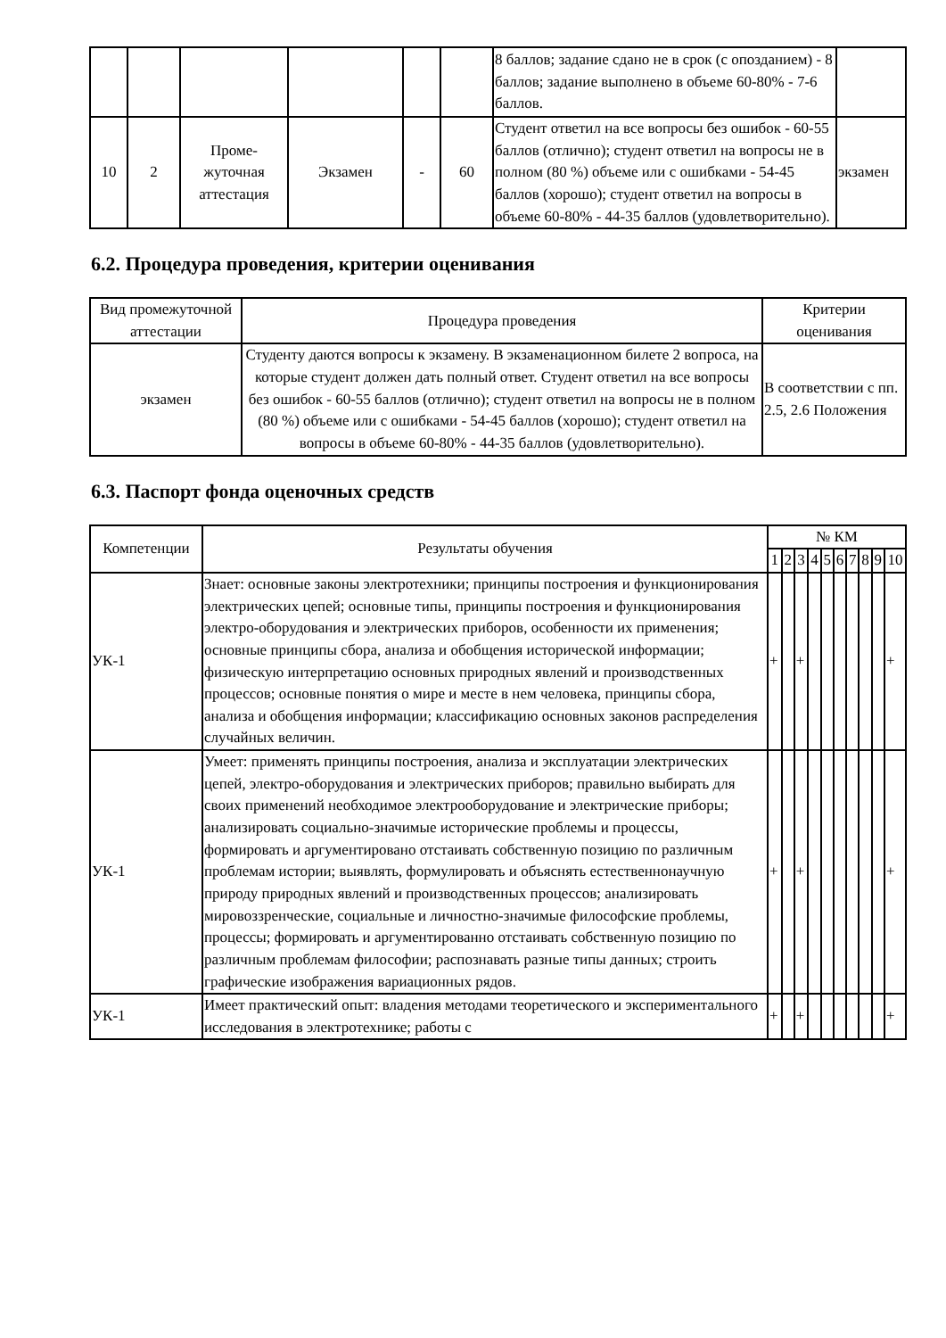| | | | | | | 8 баллов; задание сдано не в срок (с опозданием) - 8 баллов; задание выполнено в объеме 60-80% - 7-6 баллов. | |
| 10 | 2 | Проме- жуточная аттестация | Экзамен | - | 60 | Студент ответил на все вопросы без ошибок - 60-55 баллов (отлично); студент ответил на вопросы не в полном (80 %) объеме или с ошибками - 54-45 баллов (хорошо); студент ответил на вопросы в объеме 60-80% - 44-35 баллов (удовлетворительно). | экзамен |
6.2. Процедура проведения, критерии оценивания
| Вид промежуточной аттестации | Процедура проведения | Критерии оценивания |
| --- | --- | --- |
| экзамен | Студенту даются вопросы к экзамену. В экзаменационном билете 2 вопроса, на которые студент должен дать полный ответ. Студент ответил на все вопросы без ошибок - 60-55 баллов (отлично); студент ответил на вопросы не в полном (80 %) объеме или с ошибками - 54-45 баллов (хорошо); студент ответил на вопросы в объеме 60-80% - 44-35 баллов (удовлетворительно). | В соответствии с пп. 2.5, 2.6 Положения |
6.3. Паспорт фонда оценочных средств
| Компетенции | Результаты обучения | № КМ | | | | | | | | | |
| --- | --- | --- | --- | --- | --- | --- | --- | --- | --- | --- | --- |
| | | 1 | 2 | 3 | 4 | 5 | 6 | 7 | 8 | 9 | 10 |
| УК-1 | Знает: основные законы электротехники; принципы построения и функционирования электрических цепей; основные типы, принципы построения и функционирования электро-оборудования и электрических приборов, особенности их применения; основные принципы сбора, анализа и обобщения исторической информации; физическую интерпретацию основных природных явлений и производственных процессов; основные понятия о мире и месте в нем человека, принципы сбора, анализа и обобщения информации; классификацию основных законов распределения случайных величин. | + | | + | | | | | | | + |
| УК-1 | Умеет: применять принципы построения, анализа и эксплуатации электрических цепей, электро-оборудования и электрических приборов; правильно выбирать для своих применений необходимое электрооборудование и электрические приборы; анализировать социально-значимые исторические проблемы и процессы, формировать и аргументировано отстаивать собственную позицию по различным проблемам истории; выявлять, формулировать и объяснять естественнонаучную природу природных явлений и производственных процессов; анализировать мировоззренческие, социальные и личностно-значимые философские проблемы, процессы; формировать и аргументированно отстаивать собственную позицию по различным проблемам философии; распознавать разные типы данных; строить графические изображения вариационных рядов. | + | | + | | | | | | | + |
| УК-1 | Имеет практический опыт: владения методами теоретического и экспериментального исследования в электротехнике; работы с | + | | + | | | | | | | + |